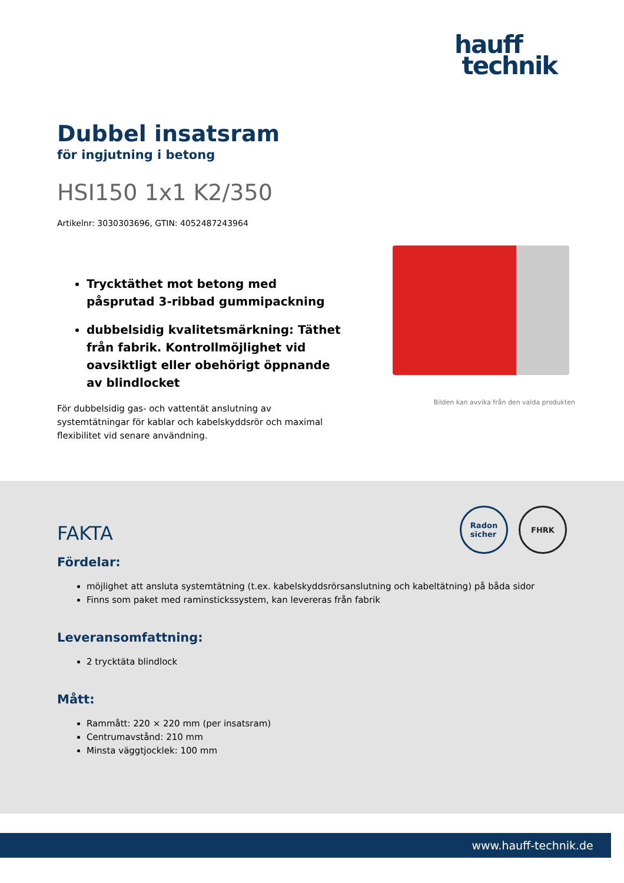hauff
technik
Dubbel insatsram
för ingjutning i betong
HSI150 1x1 K2/350
Artikelnr: 3030303696, GTIN: 4052487243964
Trycktäthet mot betong med påsprutad 3-ribbad gummipackning
dubbelsidig kvalitetsmärkning: Täthet från fabrik. Kontrollmöjlighet vid oavsiktligt eller obehörigt öppnande av blindlocket
För dubbelsidig gas- och vattentät anslutning av systemtätningar för kablar och kabelskyddsrör och maximal flexibilitet vid senare användning.
Bilden kan avvika från den valda produkten
Radon
sicher
FHRK
FAKTA
Fördelar:
möjlighet att ansluta systemtätning (t.ex. kabelskyddsrörsanslutning och kabeltätning) på båda sidor
Finns som paket med raminstickssystem, kan levereras från fabrik
Leveransomfattning:
2 trycktäta blindlock
Mått:
Rammått: 220 × 220 mm (per insatsram)
Centrumavstånd: 210 mm
Minsta väggtjocklek: 100 mm
www.hauff-technik.de